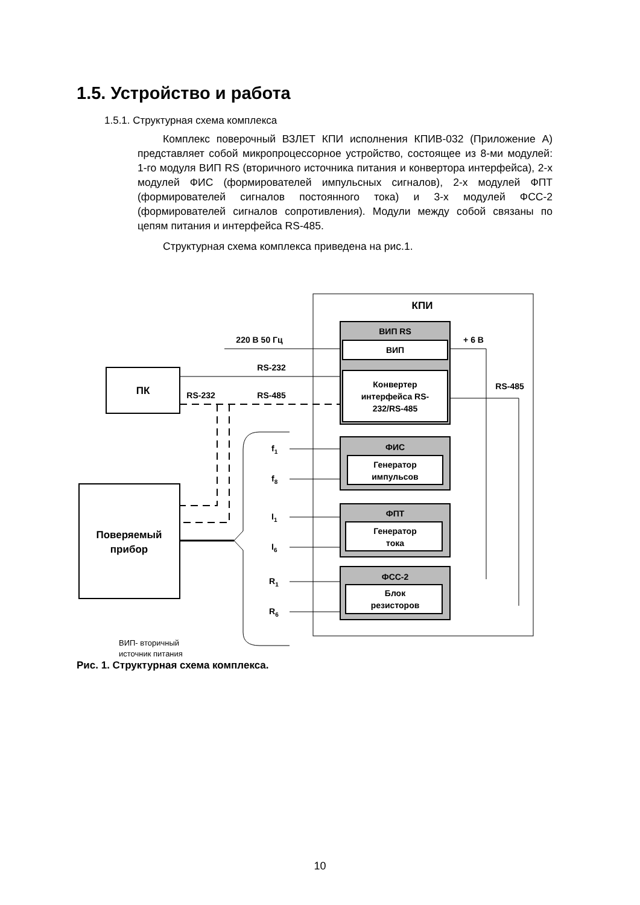1.5. Устройство и работа
1.5.1. Структурная схема комплекса
Комплекс поверочный ВЗЛЕТ КПИ исполнения КПИВ-032 (Приложение А) представляет собой микропроцессорное устройство, состоящее из 8-ми модулей: 1-го модуля ВИП RS (вторичного источника питания и конвертора интерфейса), 2-х модулей ФИС (формирователей импульсных сигналов), 2-х модулей ФПТ (формирователей сигналов постоянного тока) и 3-х модулей ФСС-2 (формирователей сигналов сопротивления). Модули между собой связаны по цепям питания и интерфейса RS-485.
Структурная схема комплекса приведена на рис.1.
КПИ
ВИП RS
ВИП
Конвертер
интерфейса RS-
232/RS-485
220 В 50 Гц
RS-232
RS-232
RS-485
+ 6 В
RS-485
ПК
Поверяемый
прибор
ФИС
Генератор
импульсов
ФПТ
Генератор
тока
ФСС-2
Блок
резисторов
f1
f8
I1
I6
R1
R6
ВИП- вторичный
источник питания
Рис. 1. Структурная схема комплекса.
10